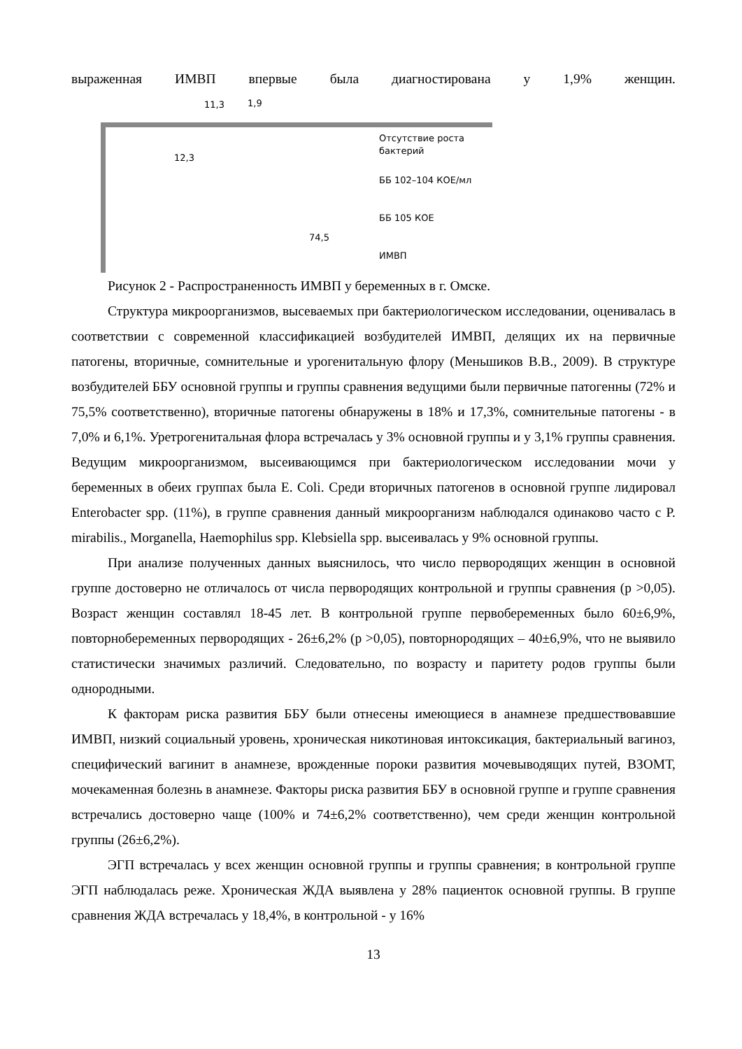выраженная ИМВП впервые была диагностирована у 1,9% женщин.
11,3 1,9
12,3
74,5
Отсутствие роста
бактерий
ББ 102–104 КОЕ/мл
ББ 105 КОЕ
ИМВП
Рисунок 2 - Распространенность ИМВП у беременных в г. Омске.
Структура микроорганизмов, высеваемых при бактериологическом исследовании, оценивалась в соответствии с современной классификацией возбудителей ИМВП, делящих их на первичные патогены, вторичные, сомнительные и урогенитальную флору (Меньшиков В.В., 2009). В структуре возбудителей ББУ основной группы и группы сравнения ведущими были первичные патогенны (72% и 75,5% соответственно), вторичные патогены обнаружены в 18% и 17,3%, сомнительные патогены - в 7,0% и 6,1%. Уретрогенитальная флора встречалась у 3% основной группы и у 3,1% группы сравнения. Ведущим микроорганизмом, высеивающимся при бактериологическом исследовании мочи у беременных в обеих группах была E. Coli. Среди вторичных патогенов в основной группе лидировал Enterobacter spp. (11%), в группе сравнения данный микроорганизм наблюдался одинаково часто с P. mirabilis., Morganella, Haemophilus spp. Klebsiella spp. высеивалась у 9% основной группы.
При анализе полученных данных выяснилось, что число первородящих женщин в основной группе достоверно не отличалось от числа первородящих контрольной и группы сравнения (р >0,05). Возраст женщин составлял 18-45 лет. В контрольной группе первобеременных было 60±6,9%, повторнобеременных первородящих - 26±6,2% (р >0,05), повторнородящих – 40±6,9%, что не выявило статистически значимых различий. Следовательно, по возрасту и паритету родов группы были однородными.
К факторам риска развития ББУ были отнесены имеющиеся в анамнезе предшествовавшие ИМВП, низкий социальный уровень, хроническая никотиновая интоксикация, бактериальный вагиноз, специфический вагинит в анамнезе, врожденные пороки развития мочевыводящих путей, ВЗОМТ, мочекаменная болезнь в анамнезе. Факторы риска развития ББУ в основной группе и группе сравнения встречались достоверно чаще (100% и 74±6,2% соответственно), чем среди женщин контрольной группы (26±6,2%).
ЭГП встречалась у всех женщин основной группы и группы сравнения; в контрольной группе ЭГП наблюдалась реже. Хроническая ЖДА выявлена у 28% пациенток основной группы. В группе сравнения ЖДА встречалась у 18,4%, в контрольной - у 16%
13